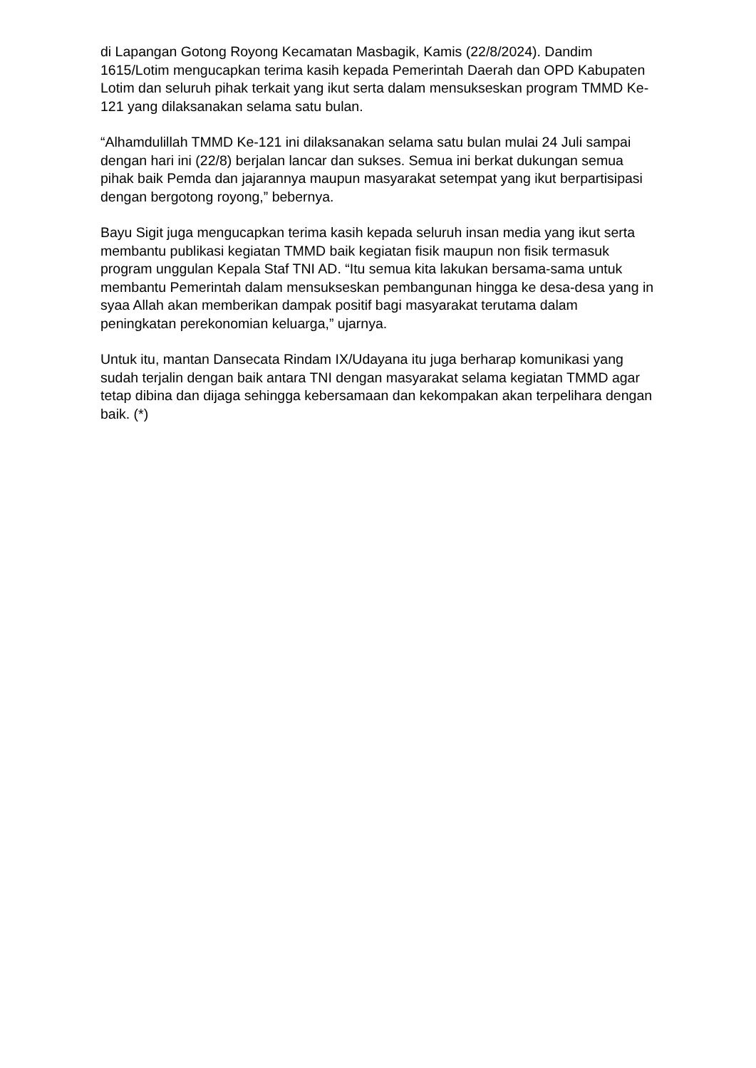di Lapangan Gotong Royong Kecamatan Masbagik, Kamis (22/8/2024). Dandim 1615/Lotim mengucapkan terima kasih kepada Pemerintah Daerah dan OPD Kabupaten Lotim dan seluruh pihak terkait yang ikut serta dalam mensukseskan program TMMD Ke-121 yang dilaksanakan selama satu bulan.
“Alhamdulillah TMMD Ke-121 ini dilaksanakan selama satu bulan mulai 24 Juli sampai dengan hari ini (22/8) berjalan lancar dan sukses. Semua ini berkat dukungan semua pihak baik Pemda dan jajarannya maupun masyarakat setempat yang ikut berpartisipasi dengan bergotong royong,” bebernya.
Bayu Sigit juga mengucapkan terima kasih kepada seluruh insan media yang ikut serta membantu publikasi kegiatan TMMD baik kegiatan fisik maupun non fisik termasuk program unggulan Kepala Staf TNI AD. “Itu semua kita lakukan bersama-sama untuk membantu Pemerintah dalam mensukseskan pembangunan hingga ke desa-desa yang in syaa Allah akan memberikan dampak positif bagi masyarakat terutama dalam peningkatan perekonomian keluarga,” ujarnya.
Untuk itu, mantan Dansecata Rindam IX/Udayana itu juga berharap komunikasi yang sudah terjalin dengan baik antara TNI dengan masyarakat selama kegiatan TMMD agar tetap dibina dan dijaga sehingga kebersamaan dan kekompakan akan terpelihara dengan baik. (*)